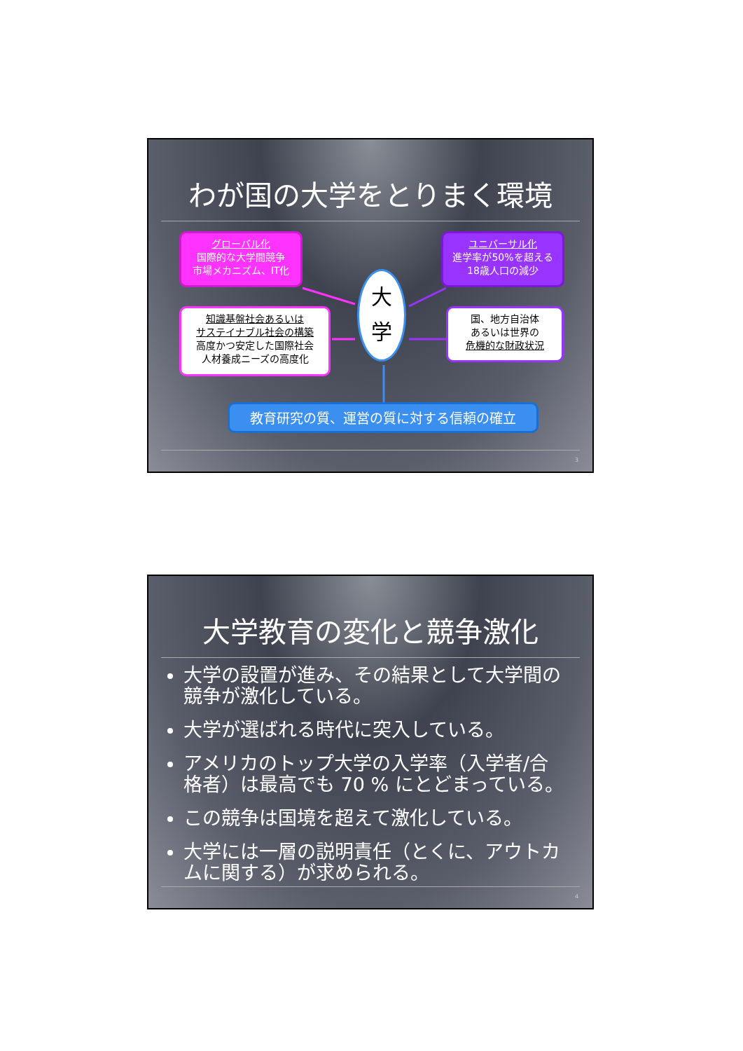わが国の大学をとりまく環境
グローバル化
国際的な大学間競争
市場メカニズム、IT化
ユニバーサル化
進学率が50%を超える
18歳人口の減少
知識基盤社会あるいは
サステイナブル社会の構築
高度かつ安定した国際社会
人材養成ニーズの高度化
国、地方自治体
あるいは世界の
危機的な財政状況
大
学
教育研究の質、運営の質に対する信頼の確立
3
大学教育の変化と競争激化
大学の設置が進み、その結果として大学間の競争が激化している。
大学が選ばれる時代に突入している。
アメリカのトップ大学の入学率（入学者/合格者）は最高でも 70 % にとどまっている。
この競争は国境を超えて激化している。
大学には一層の説明責任（とくに、アウトカムに関する）が求められる。
4